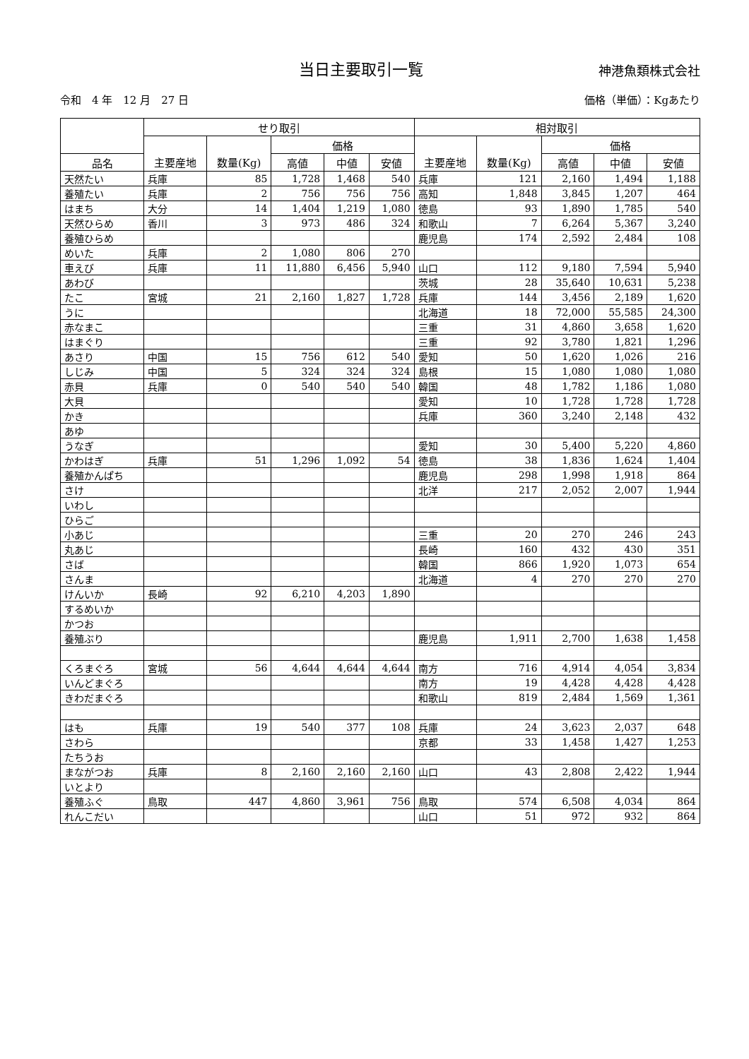当日主要取引一覧
神港魚類株式会社
令和　4 年　12 月　27 日 価格（単価）：Kgあたり
| | せり取引 | | | | | 相対取引 | | | | |
| --- | --- | --- | --- | --- | --- | --- | --- | --- | --- | --- |
| | | | 価格 | | | | | 価格 | | |
| 品名 | 主要産地 | 数量(Kg) | 高値 | 中値 | 安値 | 主要産地 | 数量(Kg) | 高値 | 中値 | 安値 |
| 天然たい | 兵庫 | 85 | 1,728 | 1,468 | 540 | 兵庫 | 121 | 2,160 | 1,494 | 1,188 |
| 養殖たい | 兵庫 | 2 | 756 | 756 | 756 | 高知 | 1,848 | 3,845 | 1,207 | 464 |
| はまち | 大分 | 14 | 1,404 | 1,219 | 1,080 | 徳島 | 93 | 1,890 | 1,785 | 540 |
| 天然ひらめ | 香川 | 3 | 973 | 486 | 324 | 和歌山 | 7 | 6,264 | 5,367 | 3,240 |
| 養殖ひらめ | | | | | | 鹿児島 | 174 | 2,592 | 2,484 | 108 |
| めいた | 兵庫 | 2 | 1,080 | 806 | 270 | | | | | |
| 車えび | 兵庫 | 11 | 11,880 | 6,456 | 5,940 | 山口 | 112 | 9,180 | 7,594 | 5,940 |
| あわび | | | | | | 茨城 | 28 | 35,640 | 10,631 | 5,238 |
| たこ | 宮城 | 21 | 2,160 | 1,827 | 1,728 | 兵庫 | 144 | 3,456 | 2,189 | 1,620 |
| うに | | | | | | 北海道 | 18 | 72,000 | 55,585 | 24,300 |
| 赤なまこ | | | | | | 三重 | 31 | 4,860 | 3,658 | 1,620 |
| はまぐり | | | | | | 三重 | 92 | 3,780 | 1,821 | 1,296 |
| あさり | 中国 | 15 | 756 | 612 | 540 | 愛知 | 50 | 1,620 | 1,026 | 216 |
| しじみ | 中国 | 5 | 324 | 324 | 324 | 島根 | 15 | 1,080 | 1,080 | 1,080 |
| 赤貝 | 兵庫 | 0 | 540 | 540 | 540 | 韓国 | 48 | 1,782 | 1,186 | 1,080 |
| 大貝 | | | | | | 愛知 | 10 | 1,728 | 1,728 | 1,728 |
| かき | | | | | | 兵庫 | 360 | 3,240 | 2,148 | 432 |
| あゆ | | | | | | | | | | |
| うなぎ | | | | | | 愛知 | 30 | 5,400 | 5,220 | 4,860 |
| かわはぎ | 兵庫 | 51 | 1,296 | 1,092 | 54 | 徳島 | 38 | 1,836 | 1,624 | 1,404 |
| 養殖かんぱち | | | | | | 鹿児島 | 298 | 1,998 | 1,918 | 864 |
| さけ | | | | | | 北洋 | 217 | 2,052 | 2,007 | 1,944 |
| いわし | | | | | | | | | | |
| ひらご | | | | | | | | | | |
| 小あじ | | | | | | 三重 | 20 | 270 | 246 | 243 |
| 丸あじ | | | | | | 長崎 | 160 | 432 | 430 | 351 |
| さば | | | | | | 韓国 | 866 | 1,920 | 1,073 | 654 |
| さんま | | | | | | 北海道 | 4 | 270 | 270 | 270 |
| けんいか | 長崎 | 92 | 6,210 | 4,203 | 1,890 | | | | | |
| するめいか | | | | | | | | | | |
| かつお | | | | | | | | | | |
| 養殖ぶり | | | | | | 鹿児島 | 1,911 | 2,700 | 1,638 | 1,458 |
| くろまぐろ | 宮城 | 56 | 4,644 | 4,644 | 4,644 | 南方 | 716 | 4,914 | 4,054 | 3,834 |
| いんどまぐろ | | | | | | 南方 | 19 | 4,428 | 4,428 | 4,428 |
| きわだまぐろ | | | | | | 和歌山 | 819 | 2,484 | 1,569 | 1,361 |
| はも | 兵庫 | 19 | 540 | 377 | 108 | 兵庫 | 24 | 3,623 | 2,037 | 648 |
| さわら | | | | | | 京都 | 33 | 1,458 | 1,427 | 1,253 |
| たちうお | | | | | | | | | | |
| まながつお | 兵庫 | 8 | 2,160 | 2,160 | 2,160 | 山口 | 43 | 2,808 | 2,422 | 1,944 |
| いとより | | | | | | | | | | |
| 養殖ふぐ | 鳥取 | 447 | 4,860 | 3,961 | 756 | 鳥取 | 574 | 6,508 | 4,034 | 864 |
| れんこだい | | | | | | 山口 | 51 | 972 | 932 | 864 |